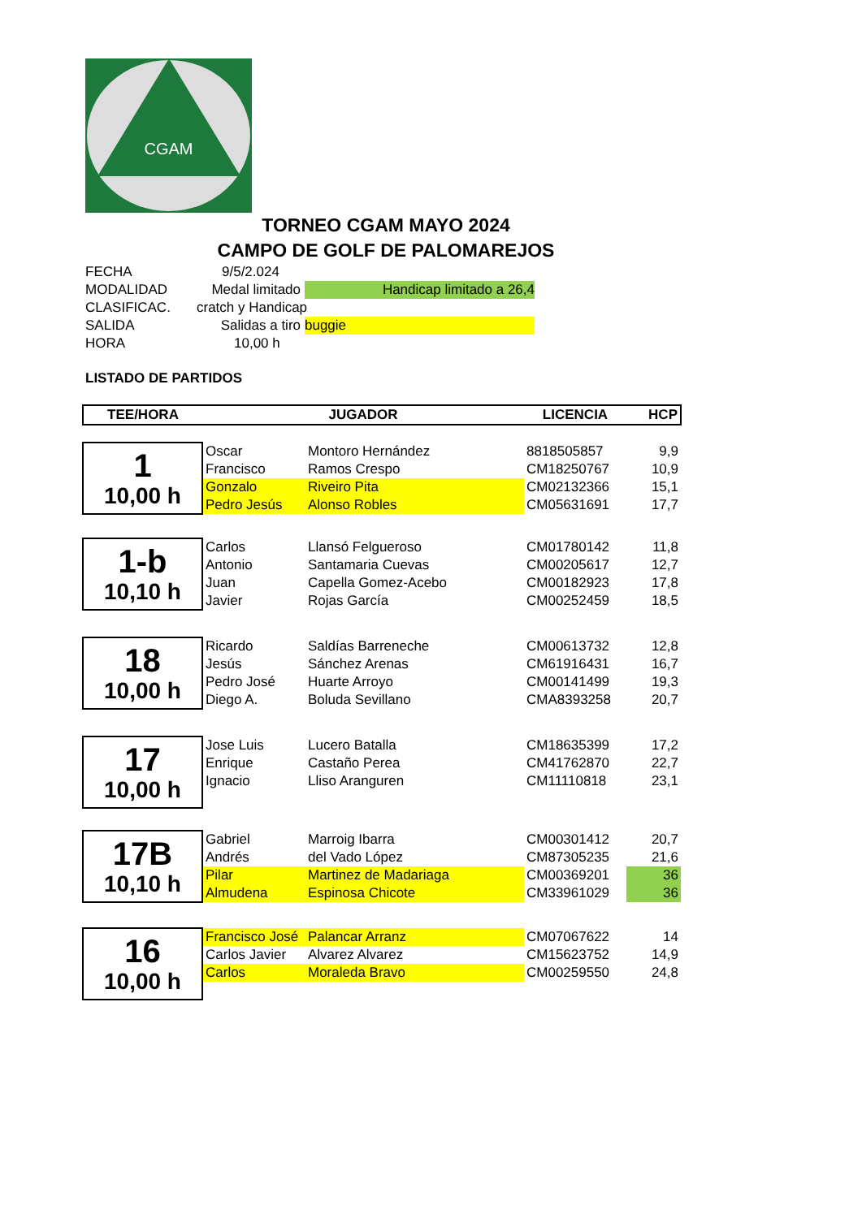CGAM
TORNEO CGAM MAYO 2024
CAMPO DE GOLF DE PALOMAREJOS
FECHA 9/5/2.024
MODALIDAD Medal limitado Handicap limitado a 26,4
CLASIFICAC. cratch y Handicap
SALIDA Salidas a tiro buggie
HORA 10,00 h
LISTADO DE PARTIDOS
| TEE/HORA | JUGADOR | | LICENCIA | HCP |
| 1 10,00 h | Oscar | Montoro Hernández | 8818505857 | 9,9 |
| | Francisco | Ramos Crespo | CM18250767 | 10,9 |
| | Gonzalo | Riveiro Pita | CM02132366 | 15,1 |
| | Pedro Jesús | Alonso Robles | CM05631691 | 17,7 |
| 1-b 10,10 h | Carlos | Llansó Felgueroso | CM01780142 | 11,8 |
| | Antonio | Santamaria Cuevas | CM00205617 | 12,7 |
| | Juan | Capella Gomez-Acebo | CM00182923 | 17,8 |
| | Javier | Rojas García | CM00252459 | 18,5 |
| 18 10,00 h | Ricardo | Saldías Barreneche | CM00613732 | 12,8 |
| | Jesús | Sánchez Arenas | CM61916431 | 16,7 |
| | Pedro José | Huarte Arroyo | CM00141499 | 19,3 |
| | Diego A. | Boluda Sevillano | CMA8393258 | 20,7 |
| 17 10,00 h | Jose Luis | Lucero Batalla | CM18635399 | 17,2 |
| | Enrique | Castaño Perea | CM41762870 | 22,7 |
| | Ignacio | Lliso Aranguren | CM11110818 | 23,1 |
| 17B 10,10 h | Gabriel | Marroig Ibarra | CM00301412 | 20,7 |
| | Andrés | del Vado López | CM87305235 | 21,6 |
| | Pilar | Martinez de Madariaga | CM00369201 | 36 |
| | Almudena | Espinosa Chicote | CM33961029 | 36 |
| 16 10,00 h | Francisco José | Palancar Arranz | CM07067622 | 14 |
| | Carlos Javier | Alvarez Alvarez | CM15623752 | 14,9 |
| | Carlos | Moraleda Bravo | CM00259550 | 24,8 |